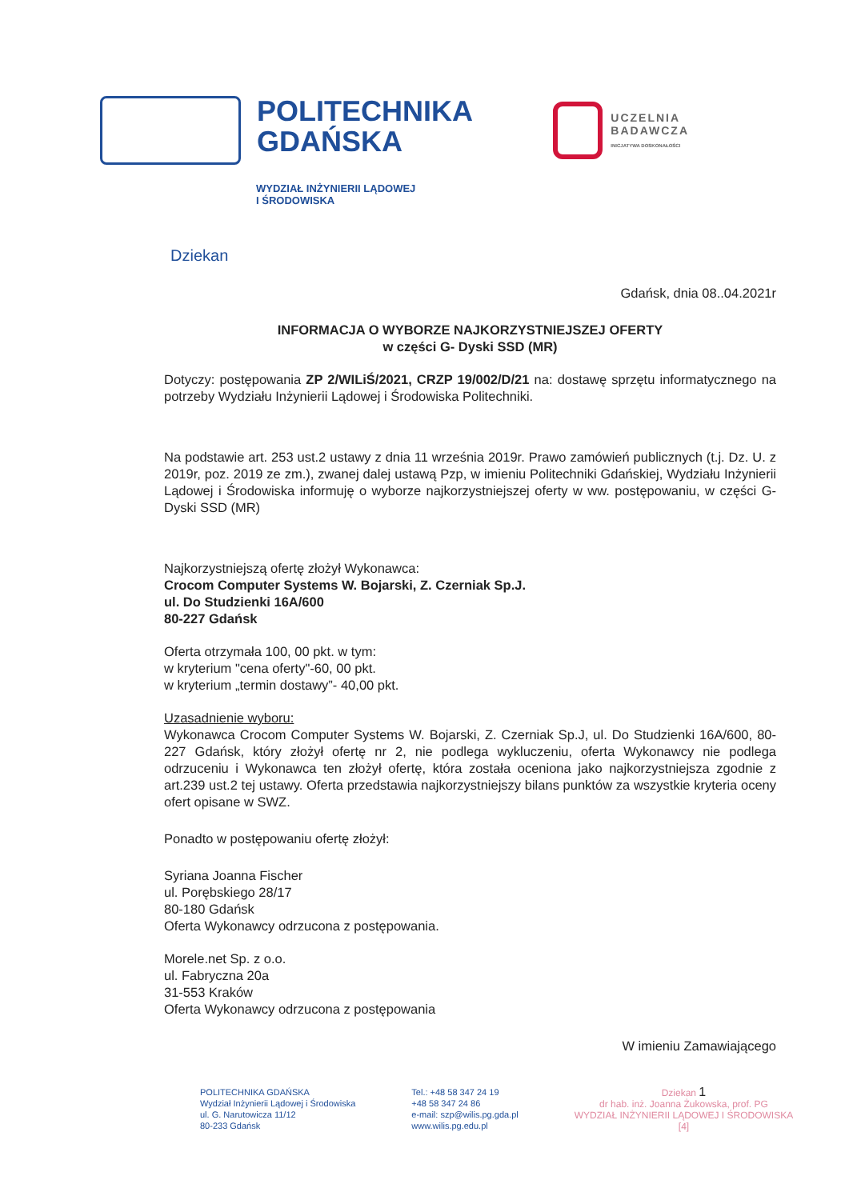POLITECHNIKA
GDAŃSKA
UCZELNIA
BADAWCZA
INICJATYWA DOSKONAŁOŚCI
WYDZIAŁ INŻYNIERII LĄDOWEJ
I ŚRODOWISKA
Dziekan
Gdańsk, dnia 08..04.2021r
INFORMACJA O WYBORZE NAJKORZYSTNIEJSZEJ OFERTY
w części G- Dyski SSD (MR)
Dotyczy: postępowania ZP 2/WILiŚ/2021, CRZP 19/002/D/21 na: dostawę sprzętu informatycznego na potrzeby Wydziału Inżynierii Lądowej i Środowiska Politechniki.
Na podstawie art. 253 ust.2 ustawy z dnia 11 września 2019r. Prawo zamówień publicznych (t.j. Dz. U. z 2019r, poz. 2019 ze zm.), zwanej dalej ustawą Pzp, w imieniu Politechniki Gdańskiej, Wydziału Inżynierii Lądowej i Środowiska informuję o wyborze najkorzystniejszej oferty w ww. postępowaniu, w części G- Dyski SSD (MR)
Najkorzystniejszą ofertę złożył Wykonawca:
Crocom Computer Systems W. Bojarski, Z. Czerniak Sp.J.
ul. Do Studzienki 16A/600
80-227 Gdańsk
Oferta otrzymała 100, 00 pkt. w tym:
w kryterium "cena oferty"-60, 00 pkt.
w kryterium „termin dostawy”- 40,00 pkt.
Uzasadnienie wyboru:
Wykonawca Crocom Computer Systems W. Bojarski, Z. Czerniak Sp.J, ul. Do Studzienki 16A/600, 80-227 Gdańsk, który złożył ofertę nr 2, nie podlega wykluczeniu, oferta Wykonawcy nie podlega odrzuceniu i Wykonawca ten złożył ofertę, która została oceniona jako najkorzystniejsza zgodnie z art.239 ust.2 tej ustawy. Oferta przedstawia najkorzystniejszy bilans punktów za wszystkie kryteria oceny ofert opisane w SWZ.
Ponadto w postępowaniu ofertę złożył:
Syriana Joanna Fischer
ul. Porębskiego 28/17
80-180 Gdańsk
Oferta Wykonawcy odrzucona z postępowania.
Morele.net Sp. z o.o.
ul. Fabryczna 20a
31-553 Kraków
Oferta Wykonawcy odrzucona z postępowania
W imieniu Zamawiającego
POLITECHNIKA GDAŃSKA
Wydział Inżynierii Lądowej i Środowiska
ul. G. Narutowicza 11/12
80-233 Gdańsk
Tel.: +48 58 347 24 19
+48 58 347 24 86
e-mail: szp@wilis.pg.gda.pl
www.wilis.pg.edu.pl
Dziekan 1
dr hab. inż. Joanna Żukowska, prof. PG
WYDZIAŁ INŻYNIERII LĄDOWEJ I ŚRODOWISKA
[4]